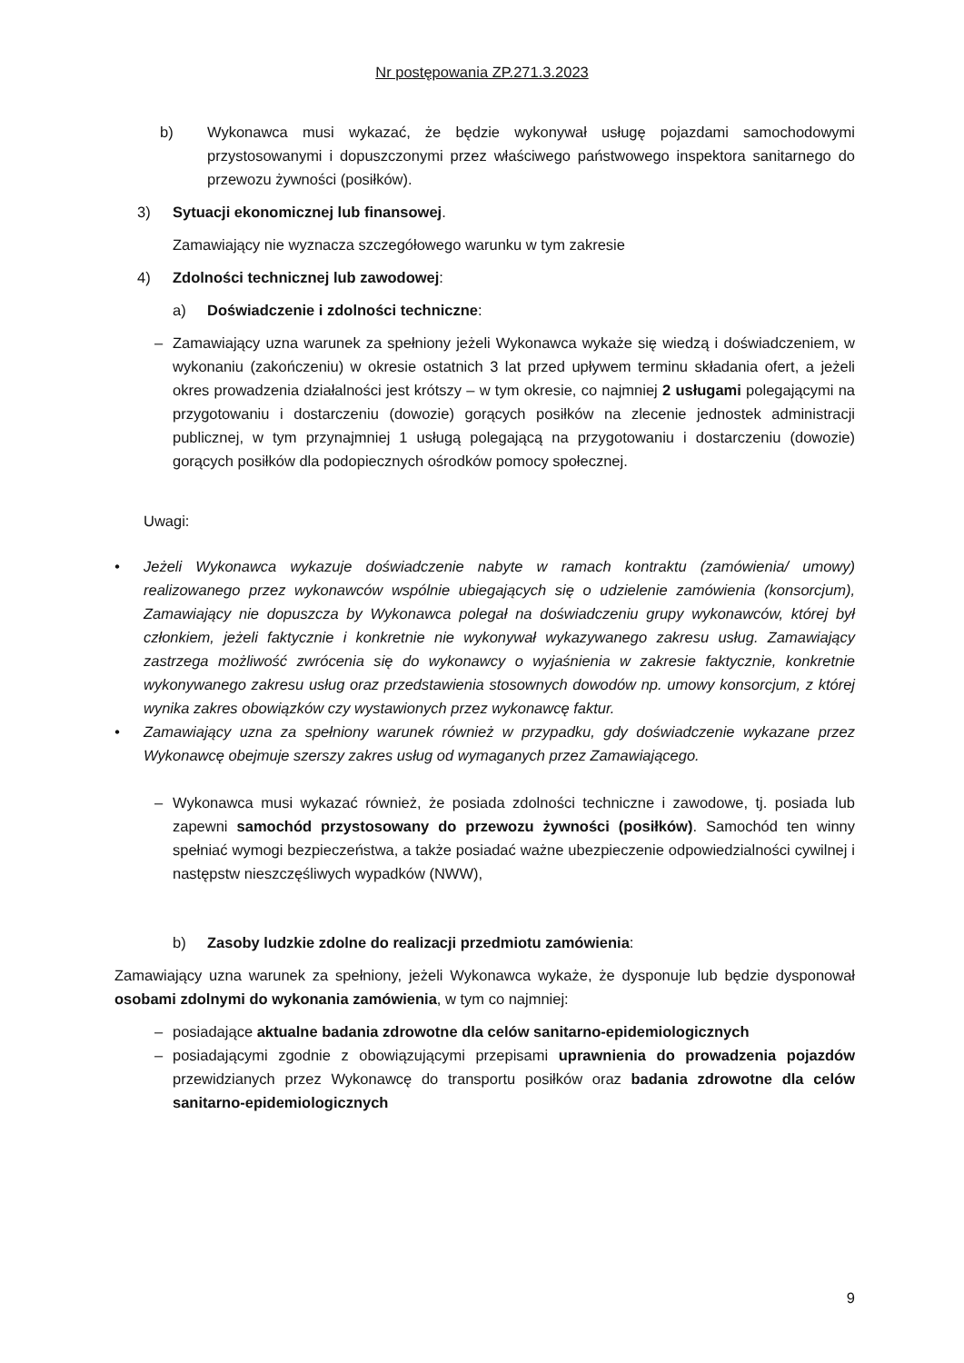Nr postępowania ZP.271.3.2023
b) Wykonawca musi wykazać, że będzie wykonywał usługę pojazdami samochodowymi przystosowanymi i dopuszczonymi przez właściwego państwowego inspektora sanitarnego do przewozu żywności (posiłków).
3) Sytuacji ekonomicznej lub finansowej.
Zamawiający nie wyznacza szczegółowego warunku w tym zakresie
4) Zdolności technicznej lub zawodowej:
a) Doświadczenie i zdolności techniczne:
– Zamawiający uzna warunek za spełniony jeżeli Wykonawca wykaże się wiedzą i doświadczeniem, w wykonaniu (zakończeniu) w okresie ostatnich 3 lat przed upływem terminu składania ofert, a jeżeli okres prowadzenia działalności jest krótszy – w tym okresie, co najmniej 2 usługami polegającymi na przygotowaniu i dostarczeniu (dowozie) gorących posiłków na zlecenie jednostek administracji publicznej, w tym przynajmniej 1 usługą polegającą na przygotowaniu i dostarczeniu (dowozie) gorących posiłków dla podopiecznych ośrodków pomocy społecznej.
Uwagi:
• Jeżeli Wykonawca wykazuje doświadczenie nabyte w ramach kontraktu (zamówienia/ umowy) realizowanego przez wykonawców wspólnie ubiegających się o udzielenie zamówienia (konsorcjum), Zamawiający nie dopuszcza by Wykonawca polegał na doświadczeniu grupy wykonawców, której był członkiem, jeżeli faktycznie i konkretnie nie wykonywał wykazywanego zakresu usług. Zamawiający zastrzega możliwość zwrócenia się do wykonawcy o wyjaśnienia w zakresie faktycznie, konkretnie wykonywanego zakresu usług oraz przedstawienia stosownych dowodów np. umowy konsorcjum, z której wynika zakres obowiązków czy wystawionych przez wykonawcę faktur.
• Zamawiający uzna za spełniony warunek również w przypadku, gdy doświadczenie wykazane przez Wykonawcę obejmuje szerszy zakres usług od wymaganych przez Zamawiającego.
– Wykonawca musi wykazać również, że posiada zdolności techniczne i zawodowe, tj. posiada lub zapewni samochód przystosowany do przewozu żywności (posiłków). Samochód ten winny spełniać wymogi bezpieczeństwa, a także posiadać ważne ubezpieczenie odpowiedzialności cywilnej i następstw nieszczęśliwych wypadków (NWW),
b) Zasoby ludzkie zdolne do realizacji przedmiotu zamówienia:
Zamawiający uzna warunek za spełniony, jeżeli Wykonawca wykaże, że dysponuje lub będzie dysponował osobami zdolnymi do wykonania zamówienia, w tym co najmniej:
– posiadające aktualne badania zdrowotne dla celów sanitarno-epidemiologicznych
– posiadającymi zgodnie z obowiązującymi przepisami uprawnienia do prowadzenia pojazdów przewidzianych przez Wykonawcę do transportu posiłków oraz badania zdrowotne dla celów sanitarno-epidemiologicznych
9